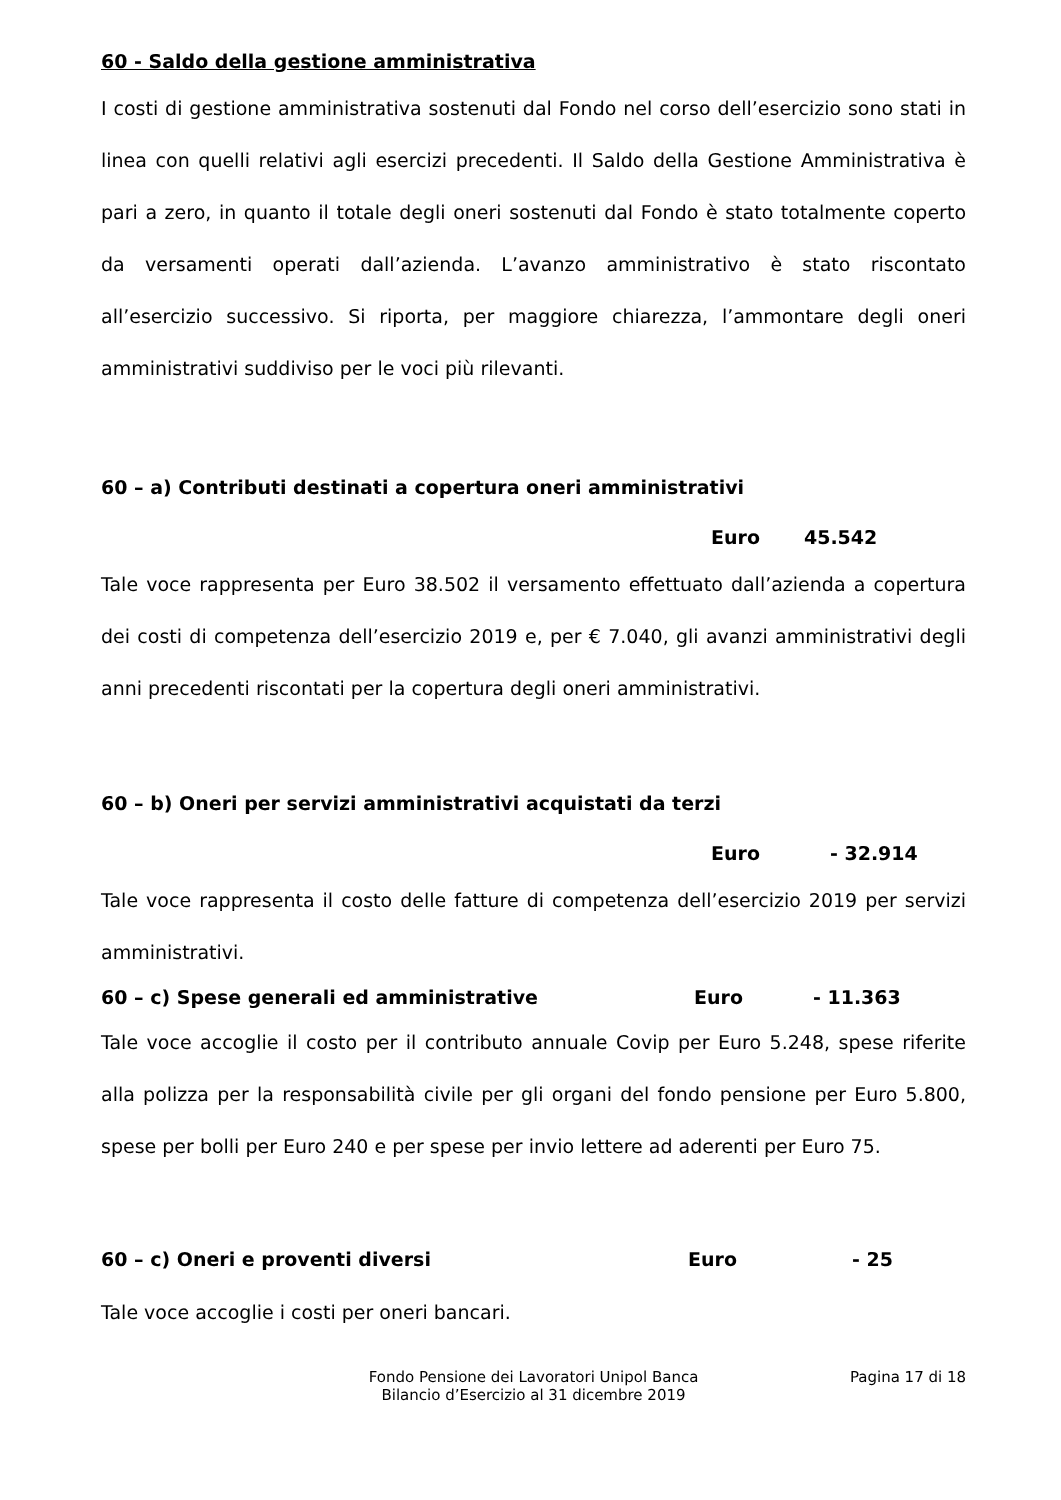60 - Saldo della gestione amministrativa
I costi di gestione amministrativa sostenuti dal Fondo nel corso dell’esercizio sono stati in linea con quelli relativi agli esercizi precedenti. Il Saldo della Gestione Amministrativa è pari a zero, in quanto il totale degli oneri sostenuti dal Fondo è stato totalmente coperto da versamenti operati dall’azienda. L’avanzo amministrativo è stato riscontato all’esercizio successivo. Si riporta, per maggiore chiarezza, l’ammontare degli oneri amministrativi suddiviso per le voci più rilevanti.
60 – a) Contributi destinati a copertura oneri amministrativi
Euro 45.542
Tale voce rappresenta per Euro 38.502 il versamento effettuato dall’azienda a copertura dei costi di competenza dell’esercizio 2019 e, per € 7.040, gli avanzi amministrativi degli anni precedenti riscontati per la copertura degli oneri amministrativi.
60 – b) Oneri per servizi amministrativi acquistati da terzi
Euro - 32.914
Tale voce rappresenta il costo delle fatture di competenza dell’esercizio 2019 per servizi amministrativi.
60 – c) Spese generali ed amministrative Euro - 11.363
Tale voce accoglie il costo per il contributo annuale Covip per Euro 5.248, spese riferite alla polizza per la responsabilità civile per gli organi del fondo pensione per Euro 5.800, spese per bolli per Euro 240 e per spese per invio lettere ad aderenti per Euro 75.
60 – c) Oneri e proventi diversi Euro - 25
Tale voce accoglie i costi per oneri bancari.
Fondo Pensione dei Lavoratori Unipol Banca
Bilancio d’Esercizio al 31 dicembre 2019
Pagina 17 di 18